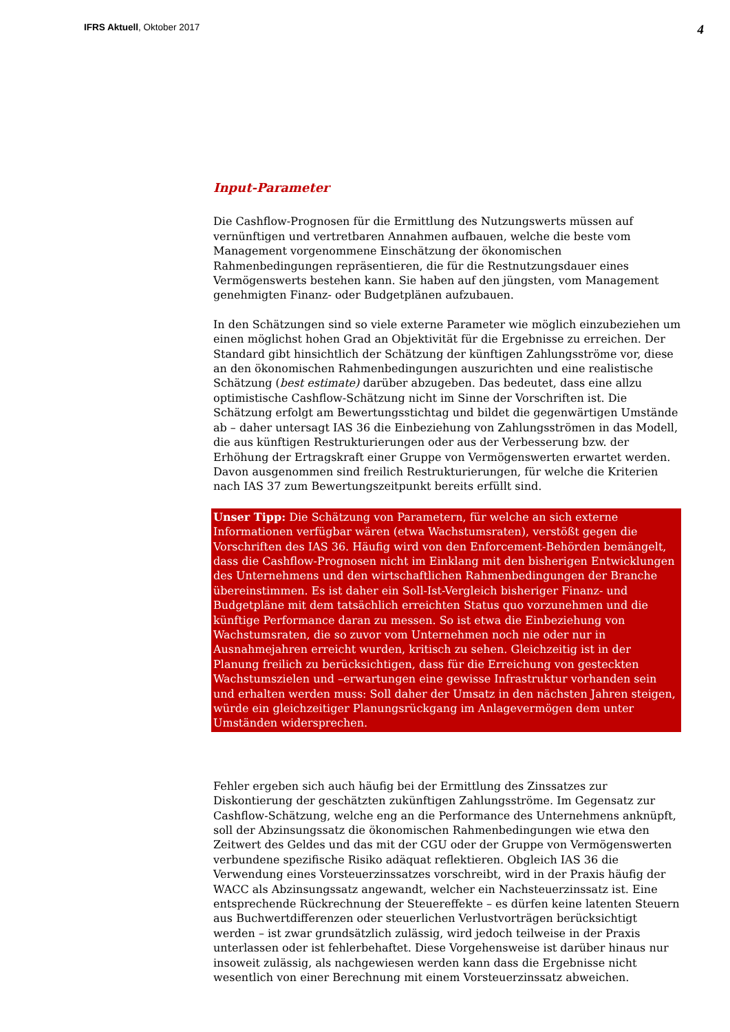IFRS Aktuell, Oktober 2017
4
Input-Parameter
Die Cashflow-Prognosen für die Ermittlung des Nutzungswerts müssen auf vernünftigen und vertretbaren Annahmen aufbauen, welche die beste vom Management vorgenommene Einschätzung der ökonomischen Rahmenbedingungen repräsentieren, die für die Restnutzungsdauer eines Vermögenswerts bestehen kann. Sie haben auf den jüngsten, vom Management genehmigten Finanz- oder Budgetplänen aufzubauen.
In den Schätzungen sind so viele externe Parameter wie möglich einzubeziehen um einen möglichst hohen Grad an Objektivität für die Ergebnisse zu erreichen. Der Standard gibt hinsichtlich der Schätzung der künftigen Zahlungsströme vor, diese an den ökonomischen Rahmenbedingungen auszurichten und eine realistische Schätzung (best estimate) darüber abzugeben. Das bedeutet, dass eine allzu optimistische Cashflow-Schätzung nicht im Sinne der Vorschriften ist. Die Schätzung erfolgt am Bewertungsstichtag und bildet die gegenwärtigen Umstände ab – daher untersagt IAS 36 die Einbeziehung von Zahlungsströmen in das Modell, die aus künftigen Restrukturierungen oder aus der Verbesserung bzw. der Erhöhung der Ertragskraft einer Gruppe von Vermögenswerten erwartet werden. Davon ausgenommen sind freilich Restrukturierungen, für welche die Kriterien nach IAS 37 zum Bewertungszeitpunkt bereits erfüllt sind.
Unser Tipp: Die Schätzung von Parametern, für welche an sich externe Informationen verfügbar wären (etwa Wachstumsraten), verstößt gegen die Vorschriften des IAS 36. Häufig wird von den Enforcement-Behörden bemängelt, dass die Cashflow-Prognosen nicht im Einklang mit den bisherigen Entwicklungen des Unternehmens und den wirtschaftlichen Rahmenbedingungen der Branche übereinstimmen. Es ist daher ein Soll-Ist-Vergleich bisheriger Finanz- und Budgetpläne mit dem tatsächlich erreichten Status quo vorzunehmen und die künftige Performance daran zu messen. So ist etwa die Einbeziehung von Wachstumsraten, die so zuvor vom Unternehmen noch nie oder nur in Ausnahmejahren erreicht wurden, kritisch zu sehen. Gleichzeitig ist in der Planung freilich zu berücksichtigen, dass für die Erreichung von gesteckten Wachstumszielen und –erwartungen eine gewisse Infrastruktur vorhanden sein und erhalten werden muss: Soll daher der Umsatz in den nächsten Jahren steigen, würde ein gleichzeitiger Planungsrückgang im Anlagevermögen dem unter Umständen widersprechen.
Fehler ergeben sich auch häufig bei der Ermittlung des Zinssatzes zur Diskontierung der geschätzten zukünftigen Zahlungsströme. Im Gegensatz zur Cashflow-Schätzung, welche eng an die Performance des Unternehmens anknüpft, soll der Abzinsungssatz die ökonomischen Rahmenbedingungen wie etwa den Zeitwert des Geldes und das mit der CGU oder der Gruppe von Vermögenswerten verbundene spezifische Risiko adäquat reflektieren. Obgleich IAS 36 die Verwendung eines Vorsteuerzinssatzes vorschreibt, wird in der Praxis häufig der WACC als Abzinsungssatz angewandt, welcher ein Nachsteuerzinssatz ist. Eine entsprechende Rückrechnung der Steuereffekte – es dürfen keine latenten Steuern aus Buchwertdifferenzen oder steuerlichen Verlustvorträgen berücksichtigt werden – ist zwar grundsätzlich zulässig, wird jedoch teilweise in der Praxis unterlassen oder ist fehlerbehaftet. Diese Vorgehensweise ist darüber hinaus nur insoweit zulässig, als nachgewiesen werden kann dass die Ergebnisse nicht wesentlich von einer Berechnung mit einem Vorsteuerzinssatz abweichen.